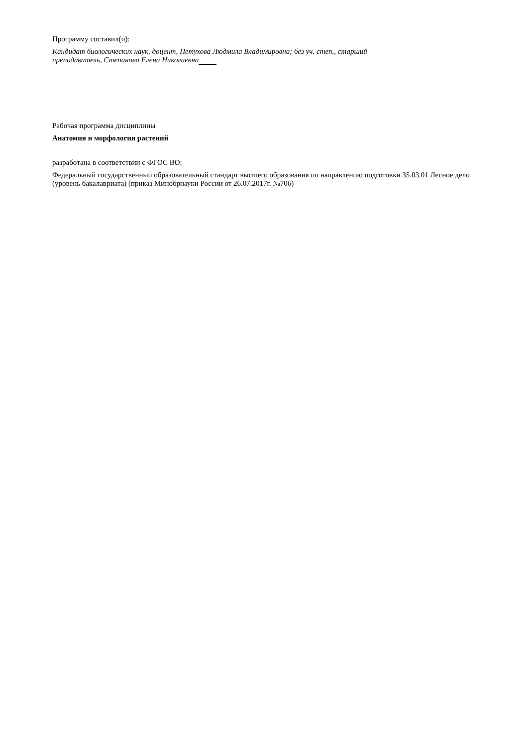Программу составил(и):
Кандидат биологических наук, доцент, Петухова Людмила Владимировна; без уч. степ., старший
преподаватель, Степанова Елена Николаевна
Рабочая программа дисциплины
Анатомия и морфология растений
разработана в соответствии с ФГОС ВО:
Федеральный государственный образовательный стандарт высшего образования по направлению подготовки 35.03.01 Лесное дело (уровень бакалавриата) (приказ Минобрнауки России от 26.07.2017г. №706)